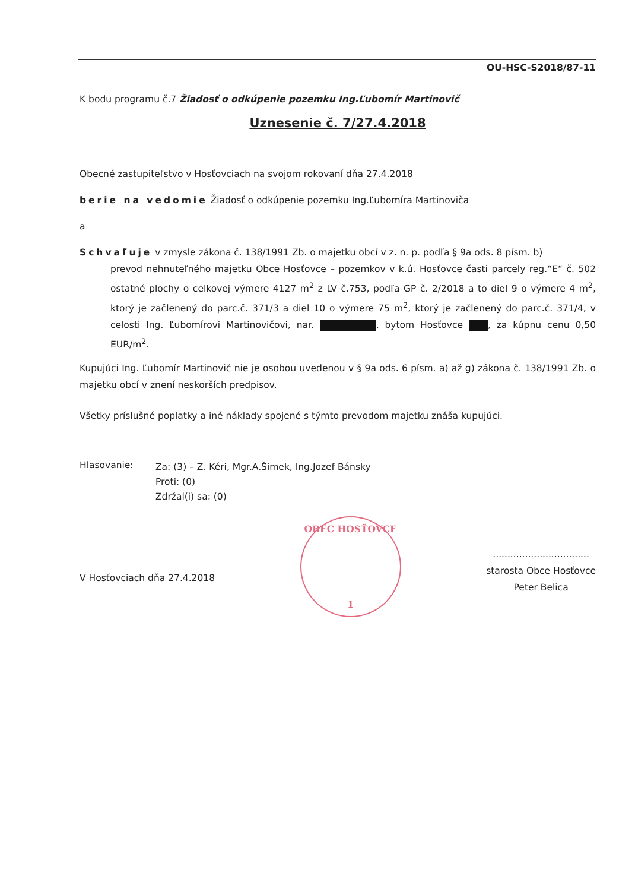OU-HSC-S2018/87-11
K bodu programu č.7 Žiadosť o odkúpenie pozemku Ing.Ľubomír Martinovič
Uznesenie č. 7/27.4.2018
Obecné zastupiteľstvo v Hosťovciach na svojom rokovaní dňa 27.4.2018
berie na vedomie Žiadosť o odkúpenie pozemku Ing.Ľubomíra Martinoviča
a
Schvaľuje v zmysle zákona č. 138/1991 Zb. o majetku obcí v z. n. p. podľa § 9a ods. 8 písm. b)
prevod nehnuteľného majetku Obce Hosťovce – pozemkov v k.ú. Hosťovce časti parcely reg.“E“ č. 502 ostatné plochy o celkovej výmere 4127 m<sup>2</sup> z LV č.753, podľa GP č. 2/2018 a to diel 9 o výmere 4 m<sup>2</sup>, ktorý je začlenený do parc.č. 371/3 a diel 10 o výmere 75 m<sup>2</sup>, ktorý je začlenený do parc.č. 371/4, v celosti Ing. Ľubomírovi Martinovičovi, nar. , bytom Hosťovce , za kúpnu cenu 0,50 EUR/m<sup>2</sup>.
Kupujúci Ing. Ľubomír Martinovič nie je osobou uvedenou v § 9a ods. 6 písm. a) až g) zákona č. 138/1991 Zb. o majetku obcí v znení neskorších predpisov.
Všetky príslušné poplatky a iné náklady spojené s týmto prevodom majetku znáša kupujúci.
Hlasovanie:
Za: (3) – Z. Kéri, Mgr.A.Šimek, Ing.Jozef Bánsky
Proti: (0)
Zdržal(i) sa: (0)
V Hosťovciach dňa 27.4.2018
OBEC HOSŤOVCE
1
.................................
starosta Obce Hosťovce
Peter Belica